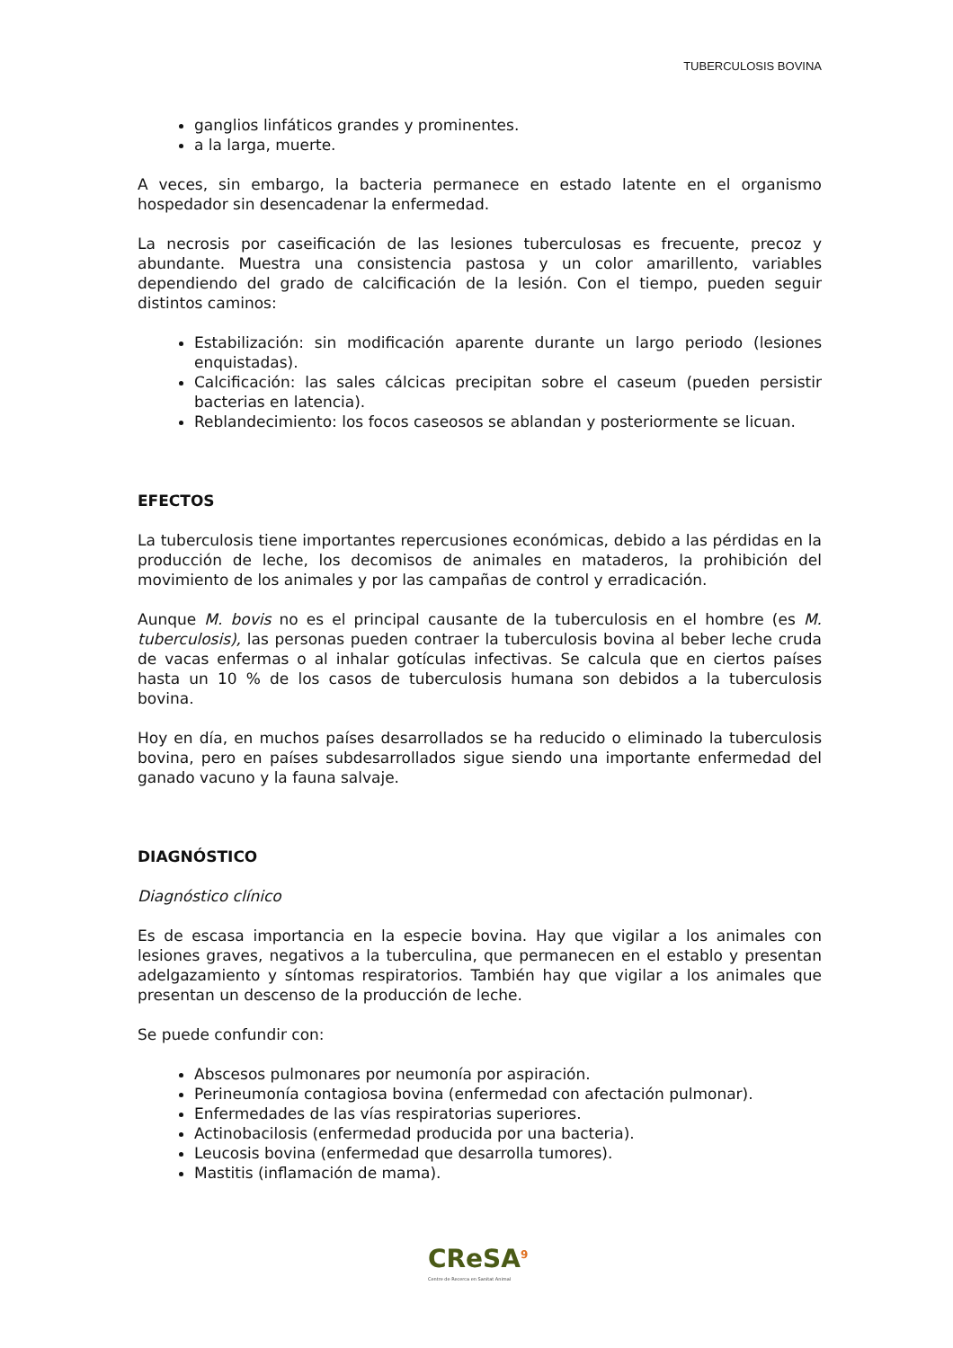TUBERCULOSIS BOVINA
ganglios linfáticos grandes y prominentes.
a la larga, muerte.
A veces, sin embargo, la bacteria permanece en estado latente en el organismo hospedador sin desencadenar la enfermedad.
La necrosis por caseificación de las lesiones tuberculosas es frecuente, precoz y abundante. Muestra una consistencia pastosa y un color amarillento, variables dependiendo del grado de calcificación de la lesión. Con el tiempo, pueden seguir distintos caminos:
Estabilización: sin modificación aparente durante un largo periodo (lesiones enquistadas).
Calcificación: las sales cálcicas precipitan sobre el caseum (pueden persistir bacterias en latencia).
Reblandecimiento: los focos caseosos se ablandan y posteriormente se licuan.
EFECTOS
La tuberculosis tiene importantes repercusiones económicas, debido a las pérdidas en la producción de leche, los decomisos de animales en mataderos, la prohibición del movimiento de los animales y por las campañas de control y erradicación.
Aunque M. bovis no es el principal causante de la tuberculosis en el hombre (es M. tuberculosis), las personas pueden contraer la tuberculosis bovina al beber leche cruda de vacas enfermas o al inhalar gotículas infectivas. Se calcula que en ciertos países hasta un 10 % de los casos de tuberculosis humana son debidos a la tuberculosis bovina.
Hoy en día, en muchos países desarrollados se ha reducido o eliminado la tuberculosis bovina, pero en países subdesarrollados sigue siendo una importante enfermedad del ganado vacuno y la fauna salvaje.
DIAGNÓSTICO
Diagnóstico clínico
Es de escasa importancia en la especie bovina. Hay que vigilar a los animales con lesiones graves, negativos a la tuberculina, que permanecen en el establo y presentan adelgazamiento y síntomas respiratorios. También hay que vigilar a los animales que presentan un descenso de la producción de leche.
Se puede confundir con:
Abscesos pulmonares por neumonía por aspiración.
Perineumonía contagiosa bovina (enfermedad con afectación pulmonar).
Enfermedades de las vías respiratorias superiores.
Actinobacilosis (enfermedad producida por una bacteria).
Leucosis bovina (enfermedad que desarrolla tumores).
Mastitis (inflamación de mama).
CReSA<sup>9</sup>
Centre de Recerca en Sanitat Animal